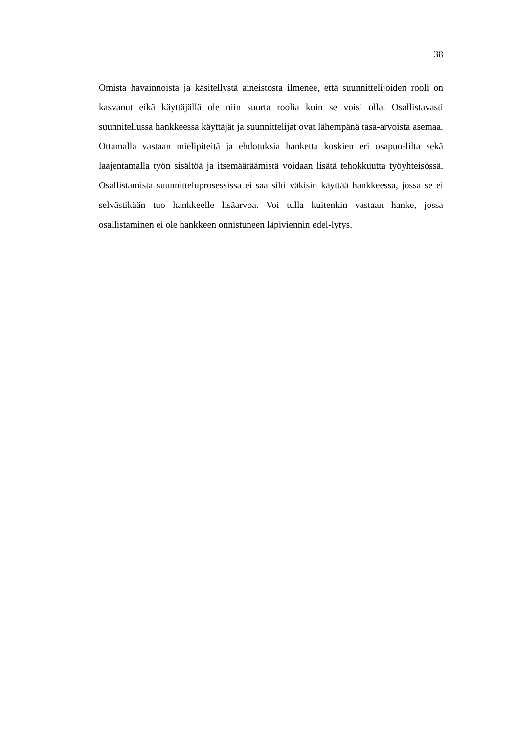38
Omista havainnoista ja käsitellystä aineistosta ilmenee, että suunnittelijoiden rooli on kasvanut eikä käyttäjällä ole niin suurta roolia kuin se voisi olla. Osallistavasti suunnitellussa hankkeessa käyttäjät ja suunnittelijat ovat lähempänä tasa-arvoista asemaa. Ottamalla vastaan mielipiteitä ja ehdotuksia hanketta koskien eri osapuo-lilta sekä laajentamalla työn sisältöä ja itsemääräämistä voidaan lisätä tehokkuutta työyhteisössä. Osallistamista suunnitteluprosessissa ei saa silti väkisin käyttää hankkeessa, jossa se ei selvästikään tuo hankkeelle lisäarvoa. Voi tulla kuitenkin vastaan hanke, jossa osallistaminen ei ole hankkeen onnistuneen läpiviennin edel-lytys.